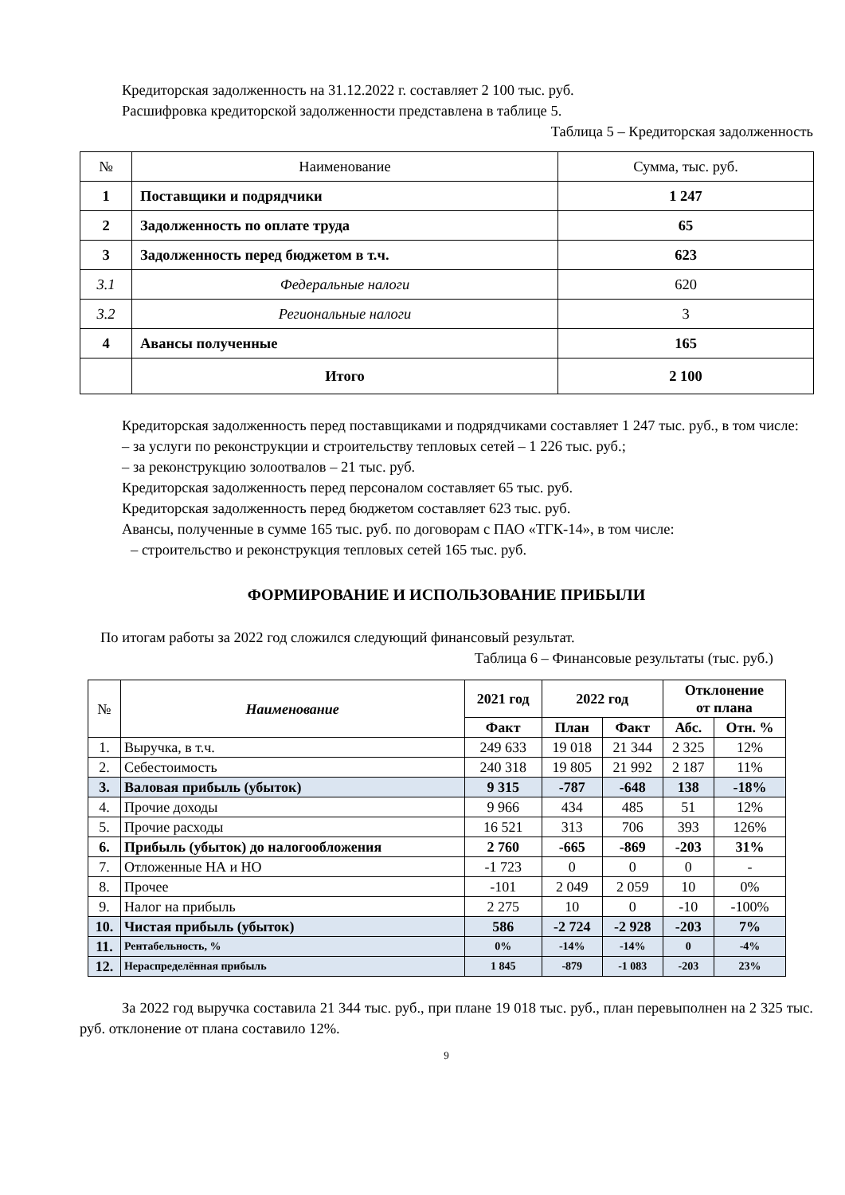Кредиторская задолженность на 31.12.2022 г. составляет 2 100 тыс. руб.
Расшифровка кредиторской задолженности представлена в таблице 5.
Таблица 5 – Кредиторская задолженность
| № | Наименование | Сумма, тыс. руб. |
| --- | --- | --- |
| 1 | Поставщики и подрядчики | 1 247 |
| 2 | Задолженность по оплате труда | 65 |
| 3 | Задолженность перед бюджетом в т.ч. | 623 |
| 3.1 | Федеральные налоги | 620 |
| 3.2 | Региональные налоги | 3 |
| 4 | Авансы полученные | 165 |
| | Итого | 2 100 |
Кредиторская задолженность перед поставщиками и подрядчиками составляет 1 247 тыс. руб., в том числе:
– за услуги по реконструкции и строительству тепловых сетей – 1 226 тыс. руб.;
– за реконструкцию золоотвалов – 21 тыс. руб.
Кредиторская задолженность перед персоналом составляет 65 тыс. руб.
Кредиторская задолженность перед бюджетом составляет 623 тыс. руб.
Авансы, полученные в сумме 165 тыс. руб. по договорам с ПАО «ТГК-14», в том числе:
– строительство и реконструкция тепловых сетей 165 тыс. руб.
ФОРМИРОВАНИЕ И ИСПОЛЬЗОВАНИЕ ПРИБЫЛИ
По итогам работы за 2022 год сложился следующий финансовый результат.
Таблица 6 – Финансовые результаты (тыс. руб.)
| № | Наименование | 2021 год | 2022 год | | Отклонение от плана | |
| --- | --- | --- | --- | --- | --- | --- |
| | | Факт | План | Факт | Абс. | Отн. % |
| 1. | Выручка, в т.ч. | 249 633 | 19 018 | 21 344 | 2 325 | 12% |
| 2. | Себестоимость | 240 318 | 19 805 | 21 992 | 2 187 | 11% |
| 3. | Валовая прибыль (убыток) | 9 315 | -787 | -648 | 138 | -18% |
| 4. | Прочие доходы | 9 966 | 434 | 485 | 51 | 12% |
| 5. | Прочие расходы | 16 521 | 313 | 706 | 393 | 126% |
| 6. | Прибыль (убыток) до налогообложения | 2 760 | -665 | -869 | -203 | 31% |
| 7. | Отложенные НА и НО | -1 723 | 0 | 0 | 0 | - |
| 8. | Прочее | -101 | 2 049 | 2 059 | 10 | 0% |
| 9. | Налог на прибыль | 2 275 | 10 | 0 | -10 | -100% |
| 10. | Чистая прибыль (убыток) | 586 | -2 724 | -2 928 | -203 | 7% |
| 11. | Рентабельность, % | 0% | -14% | -14% | 0 | -4% |
| 12. | Нераспределённая прибыль | 1 845 | -879 | -1 083 | -203 | 23% |
За 2022 год выручка составила 21 344 тыс. руб., при плане 19 018 тыс. руб., план перевыполнен на 2 325 тыс. руб. отклонение от плана составило 12%.
9